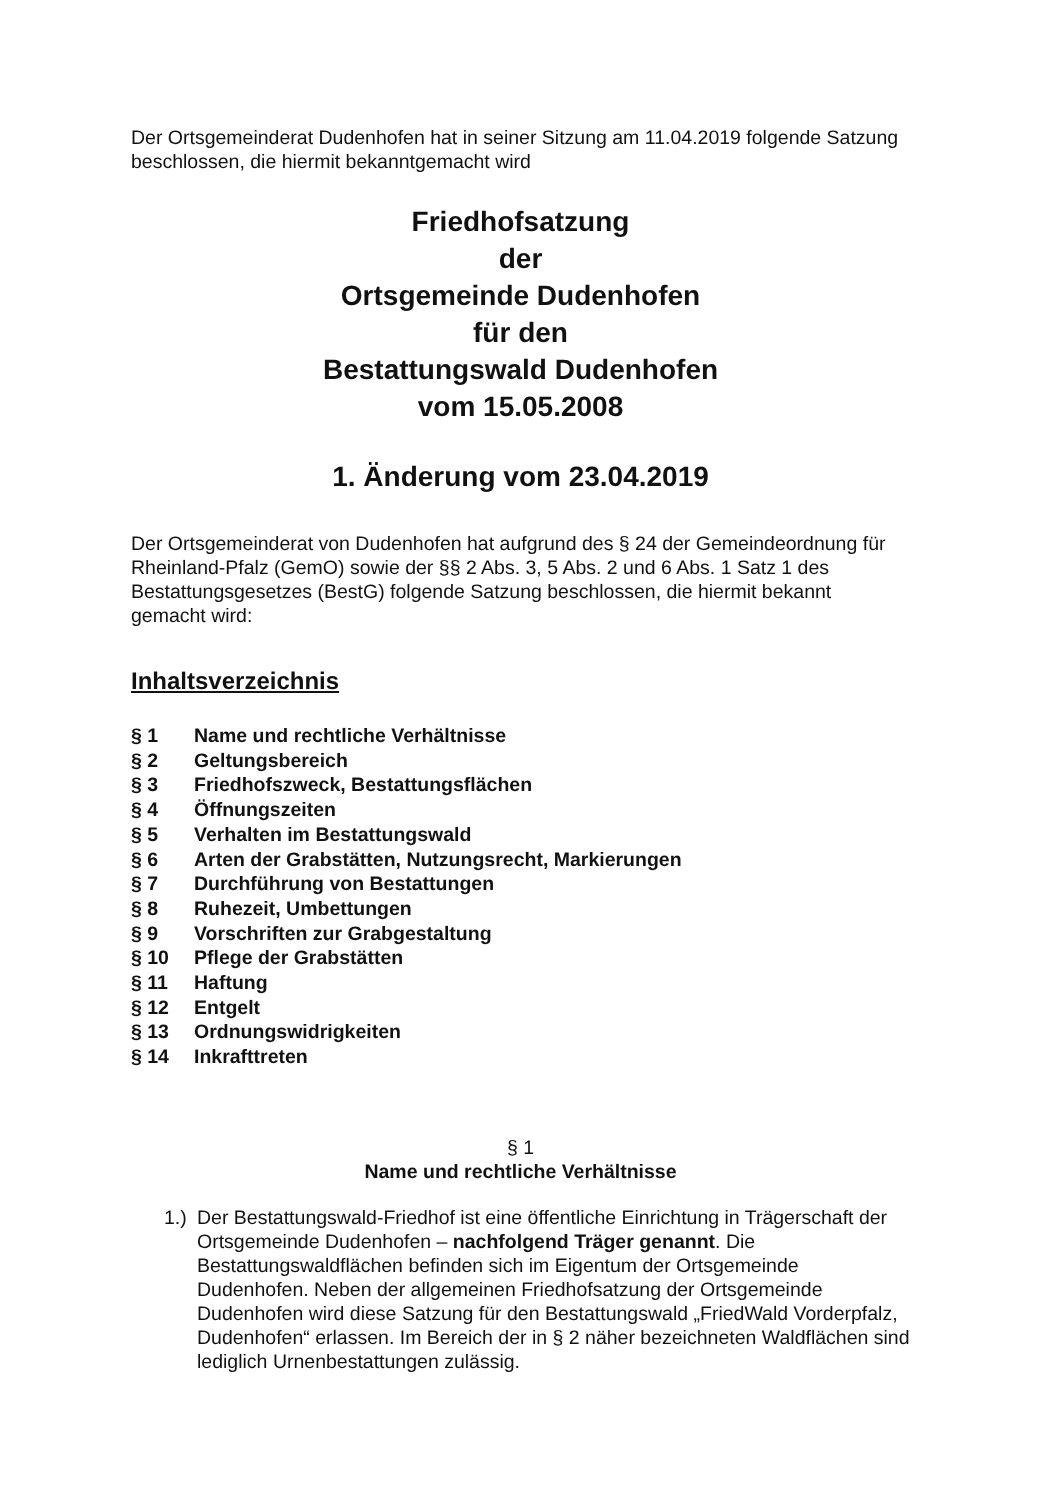Der Ortsgemeinderat Dudenhofen hat in seiner Sitzung am 11.04.2019 folgende Satzung beschlossen, die hiermit bekanntgemacht wird
Friedhofsatzung
der
Ortsgemeinde Dudenhofen
für den
Bestattungswald Dudenhofen
vom 15.05.2008
1. Änderung vom 23.04.2019
Der Ortsgemeinderat von Dudenhofen hat aufgrund des § 24 der Gemeindeordnung für Rheinland-Pfalz (GemO) sowie der §§ 2 Abs. 3, 5 Abs. 2 und 6 Abs. 1 Satz 1 des Bestattungsgesetzes (BestG) folgende Satzung beschlossen, die hiermit bekannt gemacht wird:
Inhaltsverzeichnis
§ 1 Name und rechtliche Verhältnisse
§ 2 Geltungsbereich
§ 3 Friedhofszweck, Bestattungsflächen
§ 4 Öffnungszeiten
§ 5 Verhalten im Bestattungswald
§ 6 Arten der Grabstätten, Nutzungsrecht, Markierungen
§ 7 Durchführung von Bestattungen
§ 8 Ruhezeit, Umbettungen
§ 9 Vorschriften zur Grabgestaltung
§ 10 Pflege der Grabstätten
§ 11 Haftung
§ 12 Entgelt
§ 13 Ordnungswidrigkeiten
§ 14 Inkrafttreten
§ 1
Name und rechtliche Verhältnisse
1.)
Der Bestattungswald-Friedhof ist eine öffentliche Einrichtung in Trägerschaft der Ortsgemeinde Dudenhofen – nachfolgend Träger genannt. Die Bestattungswaldflächen befinden sich im Eigentum der Ortsgemeinde Dudenhofen. Neben der allgemeinen Friedhofsatzung der Ortsgemeinde Dudenhofen wird diese Satzung für den Bestattungswald „FriedWald Vorderpfalz, Dudenhofen“ erlassen. Im Bereich der in § 2 näher bezeichneten Waldflächen sind lediglich Urnenbestattungen zulässig.